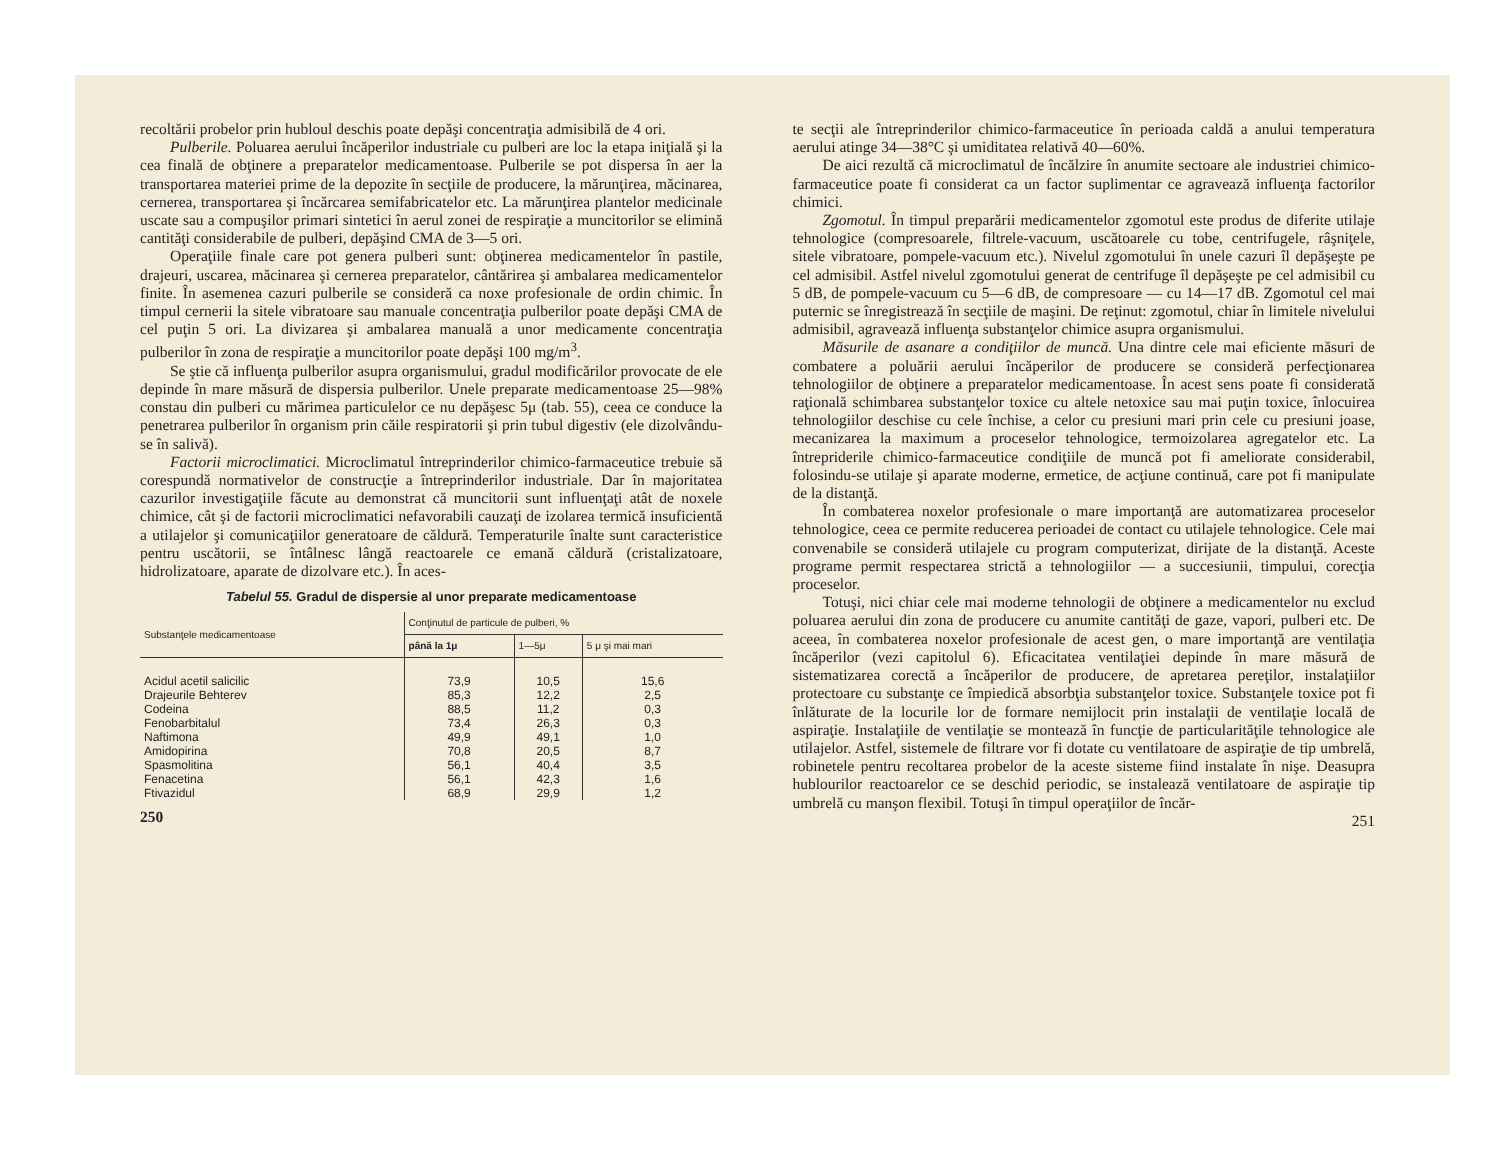recoltării probelor prin hubloul deschis poate depăşi concentraţia admisibilă de 4 ori.
Pulberile. Poluarea aerului încăperilor industriale cu pulberi are loc la etapa iniţială şi la cea finală de obţinere a preparatelor medicamentoase. Pulberile se pot dispersa în aer la transportarea materiei prime de la depozite în secţiile de producere, la mărunţirea, măcinarea, cernerea, transportarea şi încărcarea semifabricatelor etc. La mărunţirea plantelor medicinale uscate sau a compuşilor primari sintetici în aerul zonei de respiraţie a muncitorilor se elimină cantităţi considerabile de pulberi, depăşind CMA de 3—5 ori.
Operaţiile finale care pot genera pulberi sunt: obţinerea medicamentelor în pastile, drajeuri, uscarea, măcinarea şi cernerea preparatelor, cântărirea şi ambalarea medicamentelor finite. În asemenea cazuri pulberile se consideră ca noxe profesionale de ordin chimic. În timpul cernerii la sitele vibratoare sau manuale concentraţia pulberilor poate depăşi CMA de cel puţin 5 ori. La divizarea şi ambalarea manuală a unor medicamente concentraţia pulberilor în zona de respiraţie a muncitorilor poate depăşi 100 mg/m<sup>3</sup>.
Se ştie că influenţa pulberilor asupra organismului, gradul modificărilor provocate de ele depinde în mare măsură de dispersia pulberilor. Unele preparate medicamentoase 25—98% constau din pulberi cu mărimea particulelor ce nu depăşesc 5μ (tab. 55), ceea ce conduce la penetrarea pulberilor în organism prin căile respiratorii şi prin tubul digestiv (ele dizolvându-se în salivă).
Factorii microclimatici. Microclimatul întreprinderilor chimico-farmaceutice trebuie să corespundă normativelor de construcţie a întreprinderilor industriale. Dar în majoritatea cazurilor investigaţiile făcute au demonstrat că muncitorii sunt influenţaţi atât de noxele chimice, cât şi de factorii microclimatici nefavorabili cauzaţi de izolarea termică insuficientă a utilajelor şi comunicaţiilor generatoare de căldură. Temperaturile înalte sunt caracteristice pentru uscătorii, se întâlnesc lângă reactoarele ce emană căldură (cristalizatoare, hidrolizatoare, aparate de dizolvare etc.). În aces-
Tabelul 55. Gradul de dispersie al unor preparate medicamentoase
| Substanţele medicamentoase | Conţinutul de particule de pulberi, % | | |
| --- | --- | --- | --- |
| | până la 1μ | 1—5μ | 5 μ şi mai mari |
| Acidul acetil salicilic Drajeurile Behterev Codeina Fenobarbitalul Naftimona Amidopirina Spasmolitina Fenacetina Ftivazidul | 73,9 85,3 88,5 73,4 49,9 70,8 56,1 56,1 68,9 | 10,5 12,2 11,2 26,3 49,1 20,5 40,4 42,3 29,9 | 15,6 2,5 0,3 0,3 1,0 8,7 3,5 1,6 1,2 |
250
te secţii ale întreprinderilor chimico-farmaceutice în perioada caldă a anului temperatura aerului atinge 34—38°C şi umiditatea relativă 40—60%.
De aici rezultă că microclimatul de încălzire în anumite sectoare ale industriei chimico-farmaceutice poate fi considerat ca un factor suplimentar ce agravează influenţa factorilor chimici.
Zgomotul. În timpul preparării medicamentelor zgomotul este produs de diferite utilaje tehnologice (compresoarele, filtrele-vacuum, uscătoarele cu tobe, centrifugele, râşniţele, sitele vibratoare, pompele-vacuum etc.). Nivelul zgomotului în unele cazuri îl depăşeşte pe cel admisibil. Astfel nivelul zgomotului generat de centrifuge îl depăşeşte pe cel admisibil cu 5 dB, de pompele-vacuum cu 5—6 dB, de compresoare — cu 14—17 dB. Zgomotul cel mai puternic se înregistrează în secţiile de maşini. De reţinut: zgomotul, chiar în limitele nivelului admisibil, agravează influenţa substanţelor chimice asupra organismului.
Măsurile de asanare a condiţiilor de muncă. Una dintre cele mai eficiente măsuri de combatere a poluării aerului încăperilor de producere se consideră perfecţionarea tehnologiilor de obţinere a preparatelor medicamentoase. În acest sens poate fi considerată raţională schimbarea substanţelor toxice cu altele netoxice sau mai puţin toxice, înlocuirea tehnologiilor deschise cu cele închise, a celor cu presiuni mari prin cele cu presiuni joase, mecanizarea la maximum a proceselor tehnologice, termoizolarea agregatelor etc. La întrepriderile chimico-farmaceutice condiţiile de muncă pot fi ameliorate considerabil, folosindu-se utilaje şi aparate moderne, ermetice, de acţiune continuă, care pot fi manipulate de la distanţă.
În combaterea noxelor profesionale o mare importanţă are automatizarea proceselor tehnologice, ceea ce permite reducerea perioadei de contact cu utilajele tehnologice. Cele mai convenabile se consideră utilajele cu program computerizat, dirijate de la distanţă. Aceste programe permit respectarea strictă a tehnologiilor — a succesiunii, timpului, corecţia proceselor.
Totuşi, nici chiar cele mai moderne tehnologii de obţinere a medicamentelor nu exclud poluarea aerului din zona de producere cu anumite cantităţi de gaze, vapori, pulberi etc. De aceea, în combaterea noxelor profesionale de acest gen, o mare importanţă are ventilaţia încăperilor (vezi capitolul 6). Eficacitatea ventilaţiei depinde în mare măsură de sistematizarea corectă a încăperilor de producere, de apretarea pereţilor, instalaţiilor protectoare cu substanţe ce împiedică absorbţia substanţelor toxice. Substanţele toxice pot fi înlăturate de la locurile lor de formare nemijlocit prin instalaţii de ventilaţie locală de aspiraţie. Instalaţiile de ventilaţie se montează în funcţie de particularităţile tehnologice ale utilajelor. Astfel, sistemele de filtrare vor fi dotate cu ventilatoare de aspiraţie de tip umbrelă, robinetele pentru recoltarea probelor de la aceste sisteme fiind instalate în nişe. Deasupra hublourilor reactoarelor ce se deschid periodic, se instalează ventilatoare de aspiraţie tip umbrelă cu manşon flexibil. Totuşi în timpul operaţiilor de încăr-
251